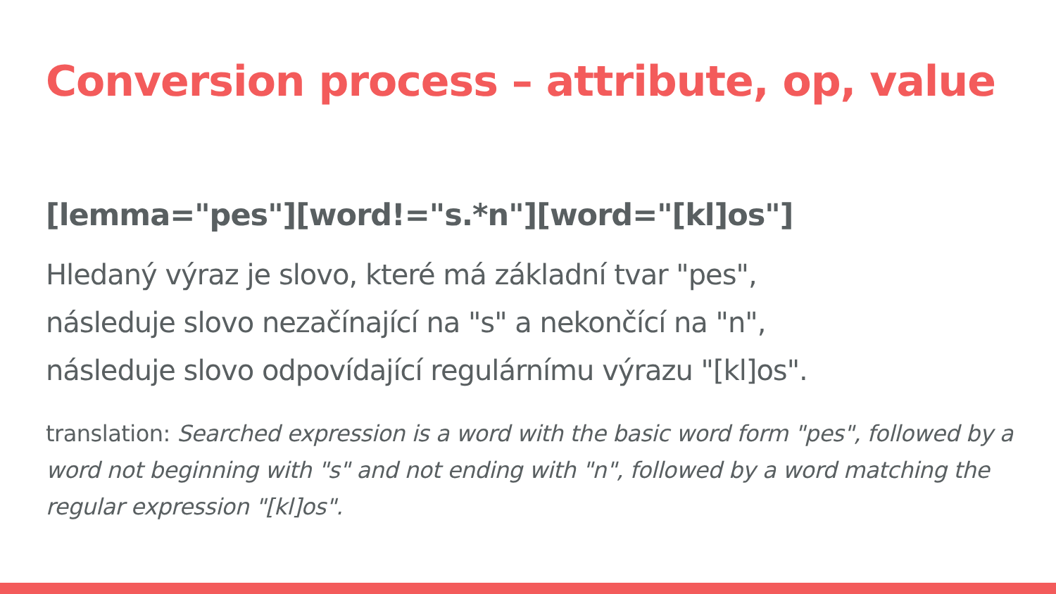Conversion process – attribute, op, value
[lemma="pes"][word!="s.*n"][word="[kl]os"]
Hledaný výraz je slovo, které má základní tvar "pes",
následuje slovo nezačínající na "s" a nekončící na "n",
následuje slovo odpovídající regulárnímu výrazu "[kl]os".
translation: Searched expression is a word with the basic word form "pes", followed by a word not beginning with "s" and not ending with "n", followed by a word matching the regular expression "[kl]os".